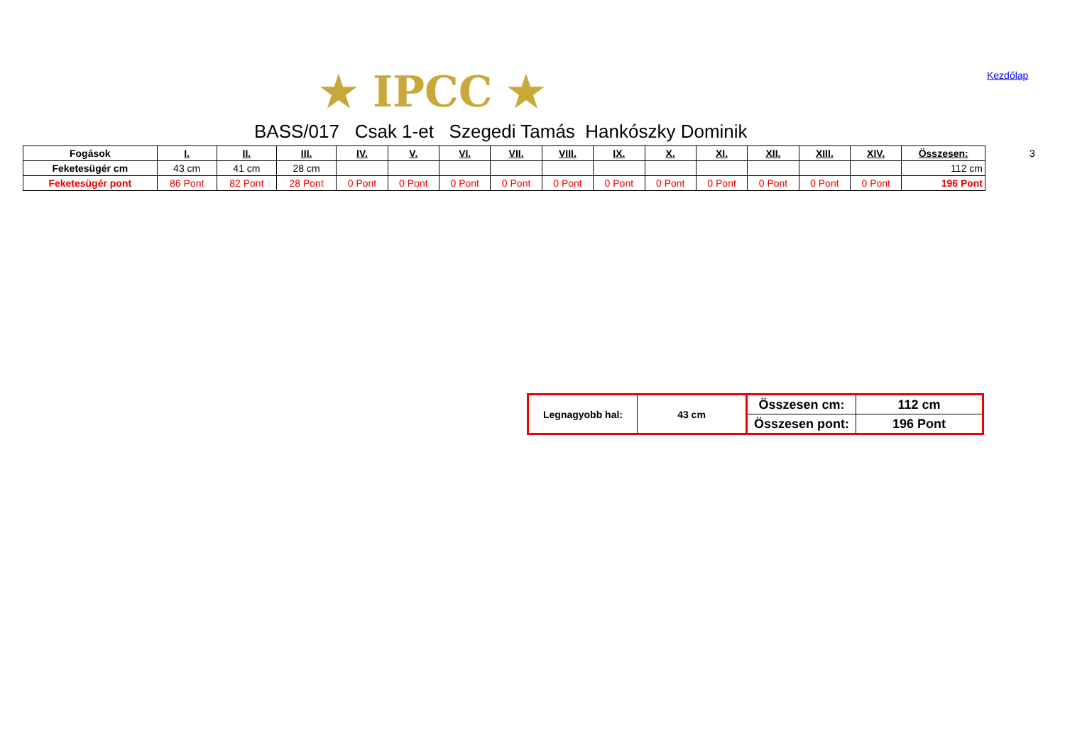★ IPCC ★
Kezdőlap
BASS/017 Csak 1-et Szegedi Tamás Hankószky Dominik
| Fogások | I. | II. | III. | IV. | V. | VI. | VII. | VIII. | IX. | X. | XI. | XII. | XIII. | XIV. | Összesen: |
| --- | --- | --- | --- | --- | --- | --- | --- | --- | --- | --- | --- | --- | --- | --- | --- |
| Feketesügér cm | 43 cm | 41 cm | 28 cm | | | | | | | | | | | | 112 cm |
| Feketesügér pont | 86 Pont | 82 Pont | 28 Pont | 0 Pont | 0 Pont | 0 Pont | 0 Pont | 0 Pont | 0 Pont | 0 Pont | 0 Pont | 0 Pont | 0 Pont | 0 Pont | 196 Pont |
3
| Legnagyobb hal: | 43 cm | Összesen cm: | 112 cm |
| | | Összesen pont: | 196 Pont |